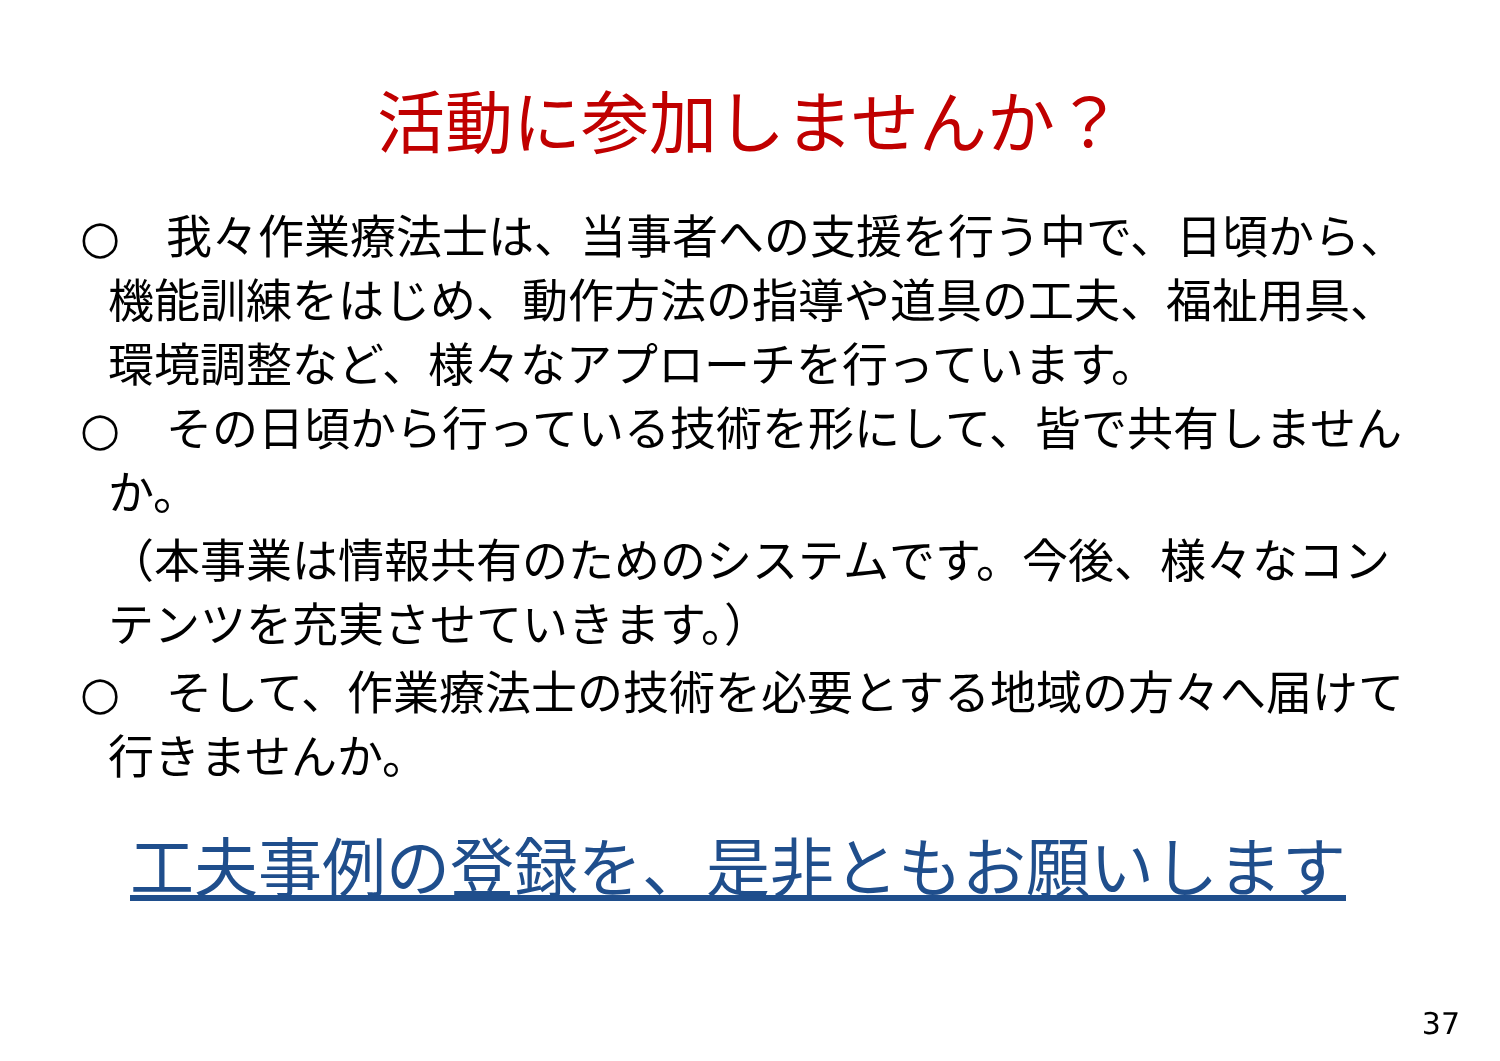活動に参加しませんか？
○　我々作業療法士は、当事者への支援を行う中で、日頃から、機能訓練をはじめ、動作方法の指導や道具の工夫、福祉用具、環境調整など、様々なアプローチを行っています。
○　その日頃から行っている技術を形にして、皆で共有しませんか。
（本事業は情報共有のためのシステムです。今後、様々なコンテンツを充実させていきます。）
○　そして、作業療法士の技術を必要とする地域の方々へ届けて行きませんか。
工夫事例の登録を、是非ともお願いします
37